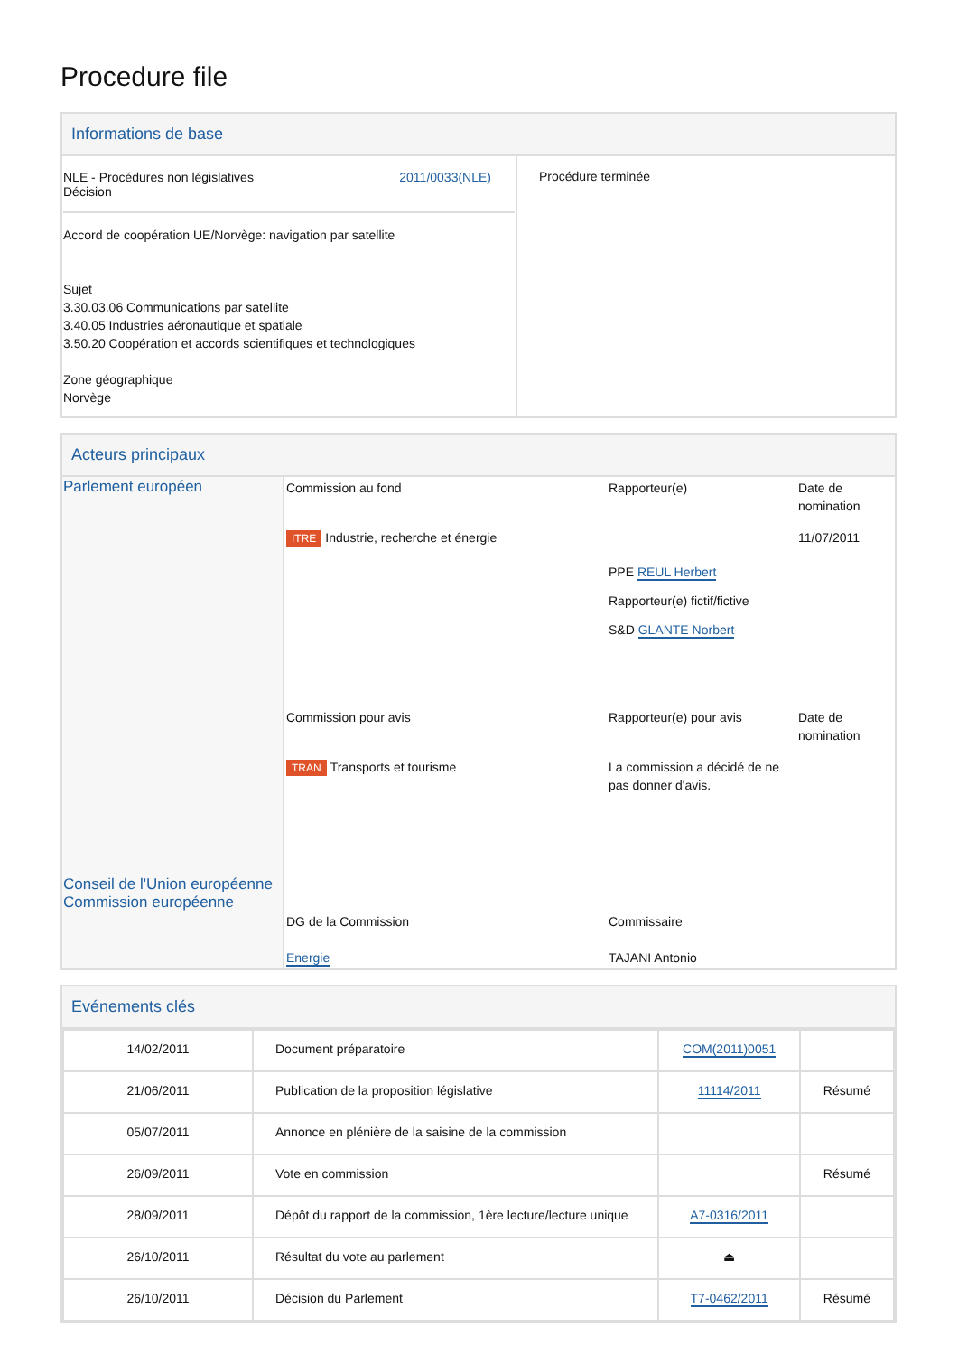Procedure file
Informations de base
| / NLE - Procédures non législatives Décision / 2011/0033(NLE) / Accord de coopération UE/Norvège: navigation par satellite Sujet 3.30.03.06 Communications par satellite 3.40.05 Industries aéronautique et spatiale 3.50.20 Coopération et accords scientifiques et technologiques Zone géographique Norvège | Procédure terminée |
Acteurs principaux
| Parlement européen Conseil de l'Union européenne Commission européenne | / Commission au fond / Rapporteur(e) / Date de nomination / / ITRE Industrie, recherche et énergie / PPE REUL Herbert Rapporteur(e) fictif/fictive S&D GLANTE Norbert / 11/07/2011 / / Commission pour avis / Rapporteur(e) pour avis / Date de nomination / / TRAN Transports et tourisme / La commission a décidé de ne pas donner d'avis. / / / DG de la Commission Energie / Commissaire TAJANI Antonio / / |
Evénements clés
| 14/02/2011 | Document préparatoire | COM(2011)0051 | |
| 21/06/2011 | Publication de la proposition législative | 11114/2011 | Résumé |
| 05/07/2011 | Annonce en plénière de la saisine de la commission | | |
| 26/09/2011 | Vote en commission | | Résumé |
| 28/09/2011 | Dépôt du rapport de la commission, 1ère lecture/lecture unique | A7-0316/2011 | |
| 26/10/2011 | Résultat du vote au parlement | ⏏ | |
| 26/10/2011 | Décision du Parlement | T7-0462/2011 | Résumé |